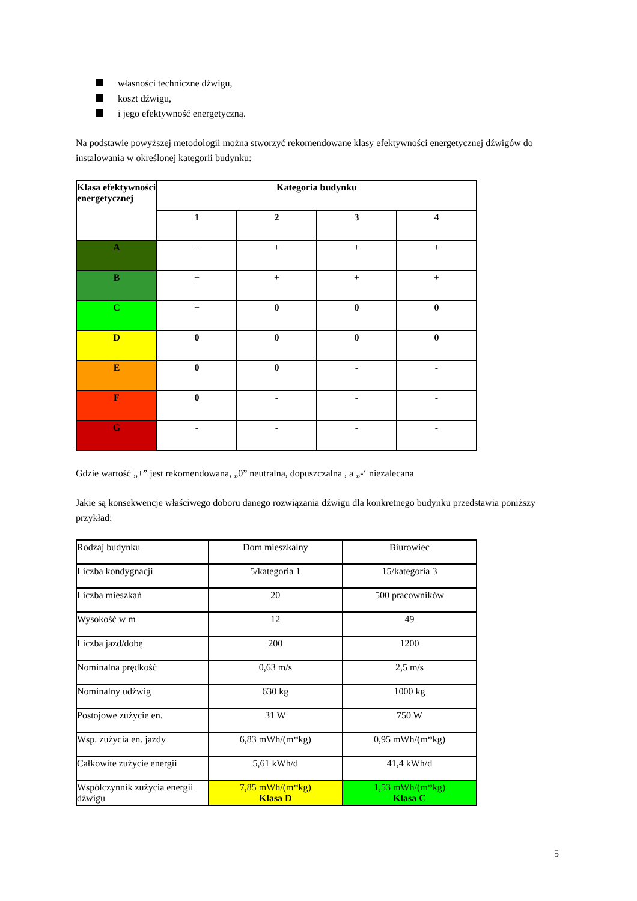własności techniczne dźwigu,
koszt dźwigu,
i jego efektywność energetyczną.
Na podstawie powyższej metodologii można stworzyć rekomendowane klasy efektywności energetycznej dźwigów do instalowania w określonej kategorii budynku:
| Klasa efektywności energetycznej | Kategoria budynku | | | |
| --- | --- | --- | --- | --- |
| | 1 | 2 | 3 | 4 |
| A | + | + | + | + |
| B | + | + | + | + |
| C | + | 0 | 0 | 0 |
| D | 0 | 0 | 0 | 0 |
| E | 0 | 0 | - | - |
| F | 0 | - | - | - |
| G | - | - | - | - |
Gdzie wartość „+” jest rekomendowana, „0” neutralna, dopuszczalna , a „-‘ niezalecana
Jakie są konsekwencje właściwego doboru danego rozwiązania dźwigu dla konkretnego budynku przedstawia poniższy przykład:
| Rodzaj budynku | Dom mieszkalny | Biurowiec |
| Liczba kondygnacji | 5/kategoria 1 | 15/kategoria 3 |
| Liczba mieszkań | 20 | 500 pracowników |
| Wysokość w m | 12 | 49 |
| Liczba jazd/dobę | 200 | 1200 |
| Nominalna prędkość | 0,63 m/s | 2,5 m/s |
| Nominalny udźwig | 630 kg | 1000 kg |
| Postojowe zużycie en. | 31 W | 750 W |
| Wsp. zużycia en. jazdy | 6,83 mWh/(m*kg) | 0,95 mWh/(m*kg) |
| Całkowite zużycie energii | 5,61 kWh/d | 41,4 kWh/d |
| Współczynnik zużycia energii dźwigu | 7,85 mWh/(m*kg) Klasa D | 1,53 mWh/(m*kg) Klasa C |
5